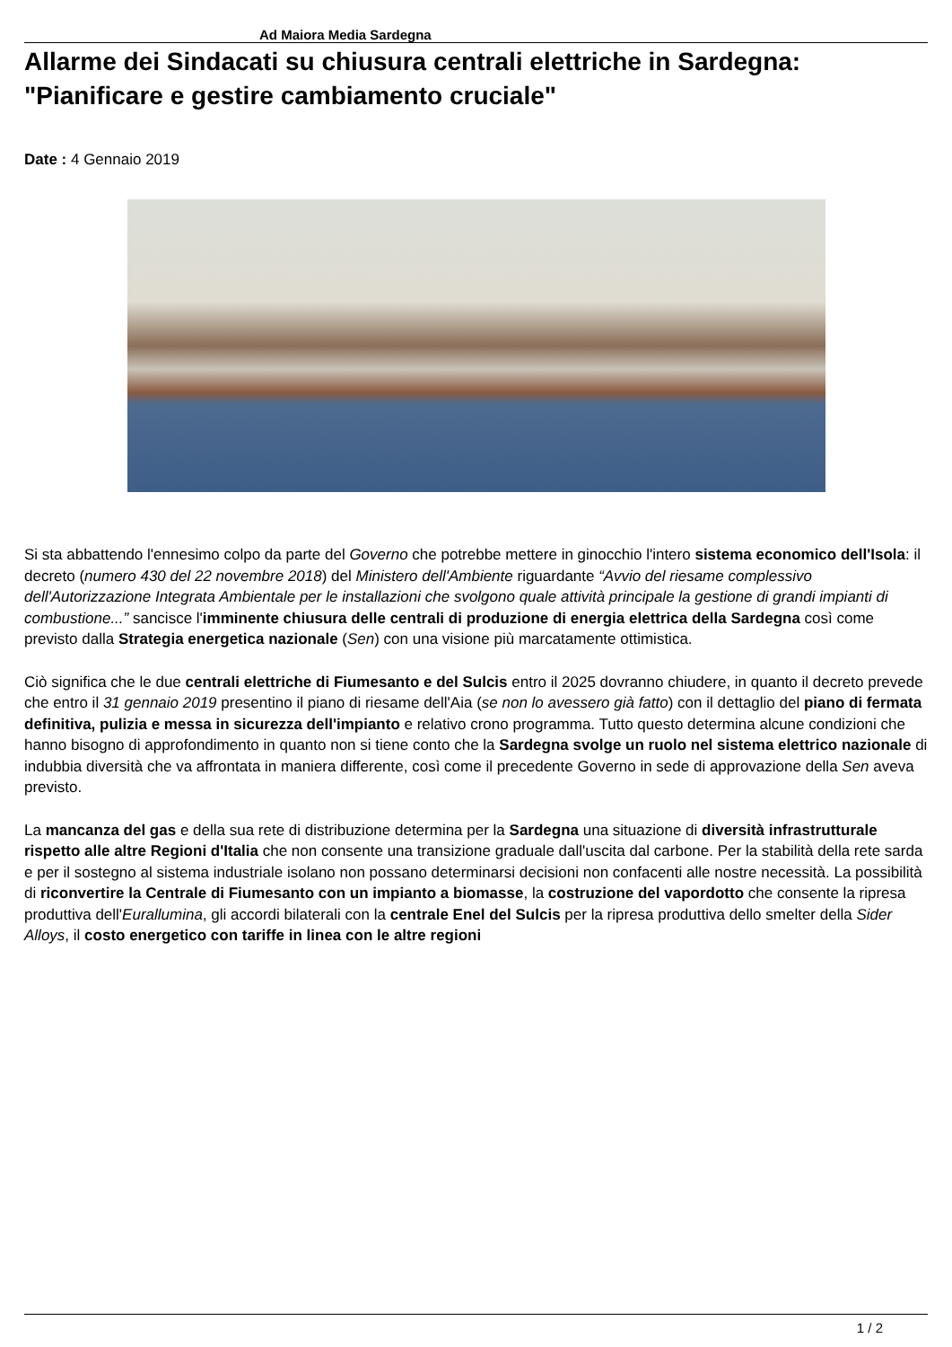Ad Maiora Media Sardegna
Allarme dei Sindacati su chiusura centrali elettriche in Sardegna: "Pianificare e gestire cambiamento cruciale"
Date : 4 Gennaio 2019
Si sta abbattendo l'ennesimo colpo da parte del Governo che potrebbe mettere in ginocchio l'intero sistema economico dell'Isola: il decreto (numero 430 del 22 novembre 2018) del Ministero dell'Ambiente riguardante “Avvio del riesame complessivo dell'Autorizzazione Integrata Ambientale per le installazioni che svolgono quale attività principale la gestione di grandi impianti di combustione...” sancisce l'imminente chiusura delle centrali di produzione di energia elettrica della Sardegna così come previsto dalla Strategia energetica nazionale (Sen) con una visione più marcatamente ottimistica.
Ciò significa che le due centrali elettriche di Fiumesanto e del Sulcis entro il 2025 dovranno chiudere, in quanto il decreto prevede che entro il 31 gennaio 2019 presentino il piano di riesame dell'Aia (se non lo avessero già fatto) con il dettaglio del piano di fermata definitiva, pulizia e messa in sicurezza dell'impianto e relativo crono programma. Tutto questo determina alcune condizioni che hanno bisogno di approfondimento in quanto non si tiene conto che la Sardegna svolge un ruolo nel sistema elettrico nazionale di indubbia diversità che va affrontata in maniera differente, così come il precedente Governo in sede di approvazione della Sen aveva previsto.
La mancanza del gas e della sua rete di distribuzione determina per la Sardegna una situazione di diversità infrastrutturale rispetto alle altre Regioni d'Italia che non consente una transizione graduale dall'uscita dal carbone. Per la stabilità della rete sarda e per il sostegno al sistema industriale isolano non possano determinarsi decisioni non confacenti alle nostre necessità. La possibilità di riconvertire la Centrale di Fiumesanto con un impianto a biomasse, la costruzione del vapordotto che consente la ripresa produttiva dell'Eurallumina, gli accordi bilaterali con la centrale Enel del Sulcis per la ripresa produttiva dello smelter della Sider Alloys, il costo energetico con tariffe in linea con le altre regioni
1 / 2